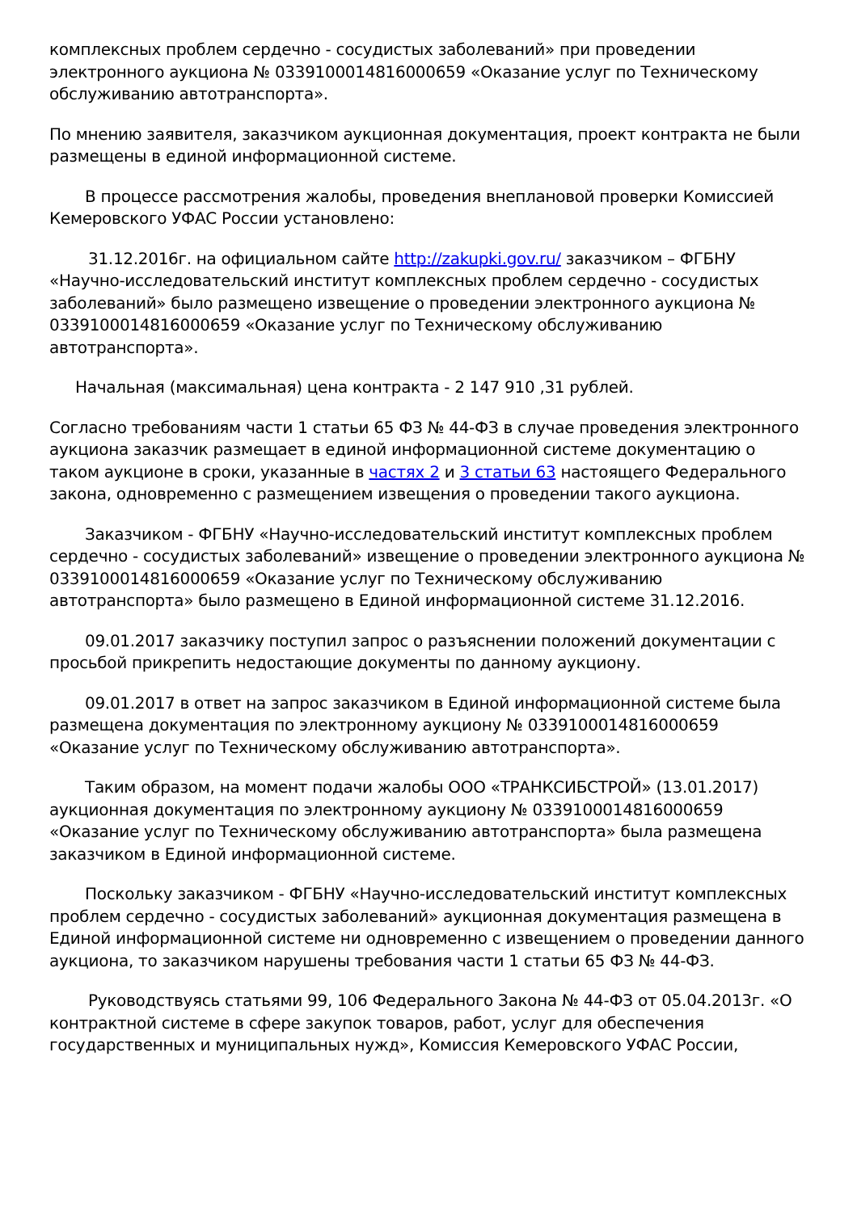комплексных проблем сердечно - сосудистых заболеваний» при проведении электронного аукциона № 0339100014816000659 «Оказание услуг по Техническому обслуживанию автотранспорта».
По мнению заявителя, заказчиком аукционная документация, проект контракта не были размещены в единой информационной системе.
В процессе рассмотрения жалобы, проведения внеплановой проверки Комиссией Кемеровского УФАС России установлено:
31.12.2016г. на официальном сайте http://zakupki.gov.ru/ заказчиком – ФГБНУ «Научно-исследовательский институт комплексных проблем сердечно - сосудистых заболеваний» было размещено извещение о проведении электронного аукциона № 0339100014816000659 «Оказание услуг по Техническому обслуживанию автотранспорта».
Начальная (максимальная) цена контракта - 2 147 910 ,31 рублей.
Согласно требованиям части 1 статьи 65 ФЗ № 44-ФЗ в случае проведения электронного аукциона заказчик размещает в единой информационной системе документацию о таком аукционе в сроки, указанные в частях 2 и 3 статьи 63 настоящего Федерального закона, одновременно с размещением извещения о проведении такого аукциона.
Заказчиком - ФГБНУ «Научно-исследовательский институт комплексных проблем сердечно - сосудистых заболеваний» извещение о проведении электронного аукциона № 0339100014816000659 «Оказание услуг по Техническому обслуживанию автотранспорта» было размещено в Единой информационной системе 31.12.2016.
09.01.2017 заказчику поступил запрос о разъяснении положений документации с просьбой прикрепить недостающие документы по данному аукциону.
09.01.2017 в ответ на запрос заказчиком в Единой информационной системе была размещена документация по электронному аукциону № 0339100014816000659 «Оказание услуг по Техническому обслуживанию автотранспорта».
Таким образом, на момент подачи жалобы ООО «ТРАНКСИБСТРОЙ» (13.01.2017) аукционная документация по электронному аукциону № 0339100014816000659 «Оказание услуг по Техническому обслуживанию автотранспорта» была размещена заказчиком в Единой информационной системе.
Поскольку заказчиком - ФГБНУ «Научно-исследовательский институт комплексных проблем сердечно - сосудистых заболеваний» аукционная документация размещена в Единой информационной системе ни одновременно с извещением о проведении данного аукциона, то заказчиком нарушены требования части 1 статьи 65 ФЗ № 44-ФЗ.
Руководствуясь статьями 99, 106 Федерального Закона № 44-ФЗ от 05.04.2013г. «О контрактной системе в сфере закупок товаров, работ, услуг для обеспечения государственных и муниципальных нужд», Комиссия Кемеровского УФАС России,